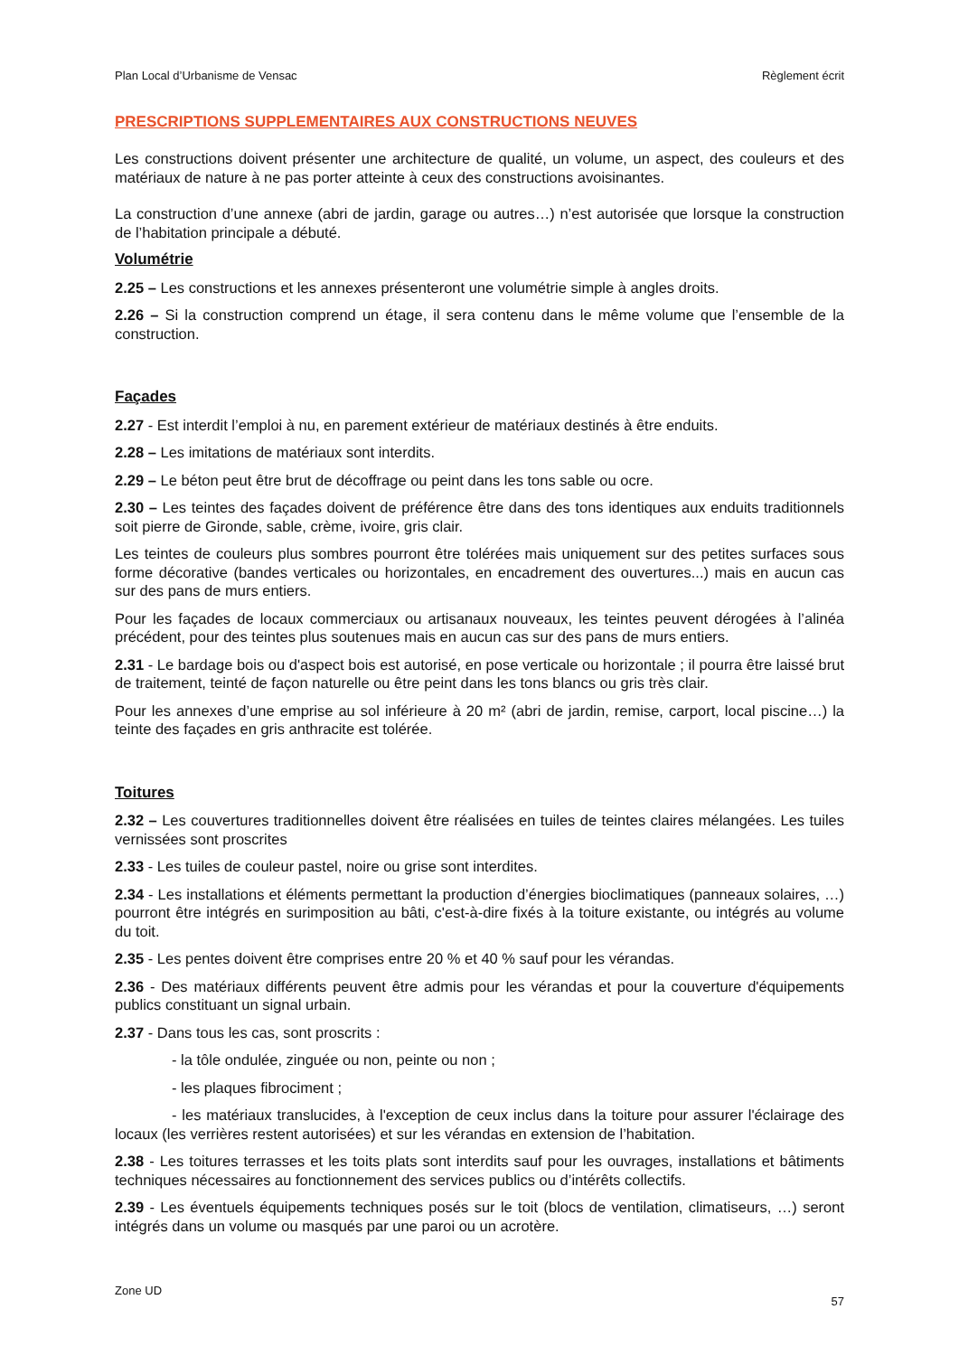Plan Local d’Urbanisme de Vensac Règlement écrit
PRESCRIPTIONS SUPPLEMENTAIRES AUX CONSTRUCTIONS NEUVES
Les constructions doivent présenter une architecture de qualité, un volume, un aspect, des couleurs et des matériaux de nature à ne pas porter atteinte à ceux des constructions avoisinantes.
La construction d’une annexe (abri de jardin, garage ou autres…) n’est autorisée que lorsque la construction de l’habitation principale a débuté.
Volumétrie
2.25 – Les constructions et les annexes présenteront une volumétrie simple à angles droits.
2.26 – Si la construction comprend un étage, il sera contenu dans le même volume que l’ensemble de la construction.
Façades
2.27 - Est interdit l’emploi à nu, en parement extérieur de matériaux destinés à être enduits.
2.28 – Les imitations de matériaux sont interdits.
2.29 – Le béton peut être brut de décoffrage ou peint dans les tons sable ou ocre.
2.30 – Les teintes des façades doivent de préférence être dans des tons identiques aux enduits traditionnels soit pierre de Gironde, sable, crème, ivoire, gris clair.
Les teintes de couleurs plus sombres pourront être tolérées mais uniquement sur des petites surfaces sous forme décorative (bandes verticales ou horizontales, en encadrement des ouvertures...) mais en aucun cas sur des pans de murs entiers.
Pour les façades de locaux commerciaux ou artisanaux nouveaux, les teintes peuvent dérogées à l’alinéa précédent, pour des teintes plus soutenues mais en aucun cas sur des pans de murs entiers.
2.31 - Le bardage bois ou d'aspect bois est autorisé, en pose verticale ou horizontale ; il pourra être laissé brut de traitement, teinté de façon naturelle ou être peint dans les tons blancs ou gris très clair.
Pour les annexes d’une emprise au sol inférieure à 20 m² (abri de jardin, remise, carport, local piscine…) la teinte des façades en gris anthracite est tolérée.
Toitures
2.32 – Les couvertures traditionnelles doivent être réalisées en tuiles de teintes claires mélangées. Les tuiles vernissées sont proscrites
2.33 - Les tuiles de couleur pastel, noire ou grise sont interdites.
2.34 - Les installations et éléments permettant la production d’énergies bioclimatiques (panneaux solaires, …) pourront être intégrés en surimposition au bâti, c'est-à-dire fixés à la toiture existante, ou intégrés au volume du toit.
2.35 - Les pentes doivent être comprises entre 20 % et 40 % sauf pour les vérandas.
2.36 - Des matériaux différents peuvent être admis pour les vérandas et pour la couverture d'équipements publics constituant un signal urbain.
2.37 - Dans tous les cas, sont proscrits :
- la tôle ondulée, zinguée ou non, peinte ou non ;
- les plaques fibrociment ;
- les matériaux translucides, à l'exception de ceux inclus dans la toiture pour assurer l'éclairage des locaux (les verrières restent autorisées) et sur les vérandas en extension de l’habitation.
2.38 - Les toitures terrasses et les toits plats sont interdits sauf pour les ouvrages, installations et bâtiments techniques nécessaires au fonctionnement des services publics ou d’intérêts collectifs.
2.39 - Les éventuels équipements techniques posés sur le toit (blocs de ventilation, climatiseurs, …) seront intégrés dans un volume ou masqués par une paroi ou un acrotère.
Zone UD 57